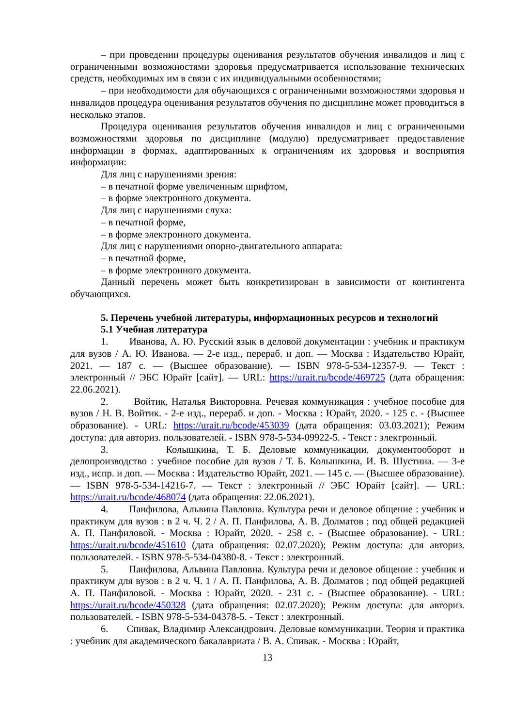– при проведении процедуры оценивания результатов обучения инвалидов и лиц с ограниченными возможностями здоровья предусматривается использование технических средств, необходимых им в связи с их индивидуальными особенностями;
– при необходимости для обучающихся с ограниченными возможностями здоровья и инвалидов процедура оценивания результатов обучения по дисциплине может проводиться в несколько этапов.
Процедура оценивания результатов обучения инвалидов и лиц с ограниченными возможностями здоровья по дисциплине (модулю) предусматривает предоставление информации в формах, адаптированных к ограничениям их здоровья и восприятия информации:
Для лиц с нарушениями зрения:
– в печатной форме увеличенным шрифтом,
– в форме электронного документа.
Для лиц с нарушениями слуха:
– в печатной форме,
– в форме электронного документа.
Для лиц с нарушениями опорно-двигательного аппарата:
– в печатной форме,
– в форме электронного документа.
Данный перечень может быть конкретизирован в зависимости от контингента обучающихся.
5. Перечень учебной литературы, информационных ресурсов и технологий
5.1 Учебная литература
1. Иванова, А. Ю. Русский язык в деловой документации : учебник и практикум для вузов / А. Ю. Иванова. — 2-е изд., перераб. и доп. — Москва : Издательство Юрайт, 2021. — 187 с. — (Высшее образование). — ISBN 978-5-534-12357-9. — Текст : электронный // ЭБС Юрайт [сайт]. — URL: https://urait.ru/bcode/469725 (дата обращения: 22.06.2021).
2. Войтик, Наталья Викторовна. Речевая коммуникация : учебное пособие для вузов / Н. В. Войтик. - 2-е изд., перераб. и доп. - Москва : Юрайт, 2020. - 125 с. - (Высшее образование). - URL: https://urait.ru/bcode/453039 (дата обращения: 03.03.2021); Режим доступа: для авториз. пользователей. - ISBN 978-5-534-09922-5. - Текст : электронный.
3. Колышкина, Т. Б. Деловые коммуникации, документооборот и делопроизводство : учебное пособие для вузов / Т. Б. Колышкина, И. В. Шустина. — 3-е изд., испр. и доп. — Москва : Издательство Юрайт, 2021. — 145 с. — (Высшее образование). — ISBN 978-5-534-14216-7. — Текст : электронный // ЭБС Юрайт [сайт]. — URL: https://urait.ru/bcode/468074 (дата обращения: 22.06.2021).
4. Панфилова, Альвина Павловна. Культура речи и деловое общение : учебник и практикум для вузов : в 2 ч. Ч. 2 / А. П. Панфилова, А. В. Долматов ; под общей редакцией А. П. Панфиловой. - Москва : Юрайт, 2020. - 258 с. - (Высшее образование). - URL: https://urait.ru/bcode/451610 (дата обращения: 02.07.2020); Режим доступа: для авториз. пользователей. - ISBN 978-5-534-04380-8. - Текст : электронный.
5. Панфилова, Альвина Павловна. Культура речи и деловое общение : учебник и практикум для вузов : в 2 ч. Ч. 1 / А. П. Панфилова, А. В. Долматов ; под общей редакцией А. П. Панфиловой. - Москва : Юрайт, 2020. - 231 с. - (Высшее образование). - URL: https://urait.ru/bcode/450328 (дата обращения: 02.07.2020); Режим доступа: для авториз. пользователей. - ISBN 978-5-534-04378-5. - Текст : электронный.
6. Спивак, Владимир Александрович. Деловые коммуникации. Теория и практика : учебник для академического бакалавриата / В. А. Спивак. - Москва : Юрайт,
13